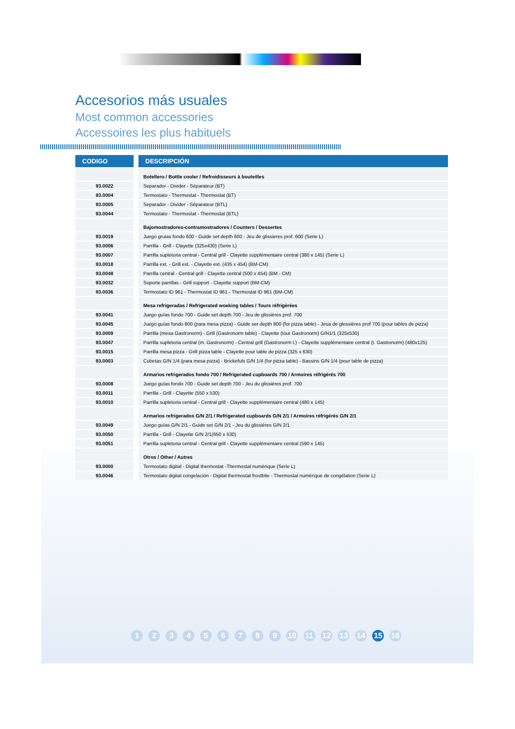Accesorios más usuales
Most common accessories
Accessoires les plus habituels
| CODIGO | | DESCRIPCIÓN |
| | | Botellero / Bottle cooler / Refroidisseurs à bouteilles |
| 93.0022 | | Separador - Divider - Séparateur (BT) |
| 93.0004 | | Termostato - Thermostat - Thermostat (BT) |
| 93.0005 | | Separador - Divider - Séparateur (BTL) |
| 93.0044 | | Termostato - Thermostat - Thermostat (BTL) |
| | | Bajomostradores-contramostradores / Counters / Dessertes |
| 93.0019 | | Juego gruias fondo 600 - Guide set depth 600 - Jeu de glissieres prof. 600 (Serie L) |
| 93.0006 | | Parrilla - Grill - Clayette (325x430) (Serie L) |
| 93.0007 | | Parrilla supletoria central - Central grill - Clayette supplémentaire central (380 x 145) (Serie L) |
| 93.0018 | | Parrilla ext. - Grill ext. - Clayette ext. (435 x 454) (BM-CM) |
| 93.0048 | | Parrilla central - Central grill - Clayette central (500 x 454) (BM - CM) |
| 93.0032 | | Soporte parrillas - Grill support - Clayette support (BM-CM) |
| 93.0036 | | Termostato ID 961 - Thermostat ID 961 - Thermostat ID 961 (BM-CM) |
| | | Mesa refrigeradas / Refrigerated woeking tables / Tours réfrigérées |
| 93.0041 | | Juego guías fondo 700 - Guide set depth 700 - Jeu de glissières prof. 700 |
| 93.0045 | | Juego guías fondo 800 (para mesa pizza) - Guide ser depth 800 (for pizza table) - Jeua de glessières prof 700 (pour tables de pizza) |
| 93.0009 | | Parrilla (mesa Gastronorm) - Grill (Gastronorm table) - Clayette (tour Gastronorm) G/N1/1 (325x530) |
| 93.0047 | | Parrilla supletoria central (m. Gastronorm) - Central grill (Gastronorm t.) - Clayette supplémentaire central (t. Gastronorm) (480x125) |
| 93.0015 | | Parrilla mesa pizza - Grill pizza table - Clayette pour table de pizza (325 x 630) |
| 93.0003 | | Cubetas G/N 1/4 (para mesa pizza) - Brickefuls G/N 1/4 (for pizza table) - Bassins G/N 1/4 (pour table de pizza) |
| | | Armarios refrigerados fondo 700 / Refrigerated cupboards 700 / Armoires réfrigérés 700 |
| 93.0008 | | Juego guías fondo 700 - Guide set depth 700 - Jeu du glissières prof. 700 |
| 93.0011 | | Parrilla - Grill - Clayette (550 x 530) |
| 93.0010 | | Parrilla supletoria central - Central grill - Clayette supplémentaire central (480 x 145) |
| | | Armarios refrigerados G/N 2/1 / Refrigerated cupboards G/N 2/1 / Armoires réfrigérés G/N 2/1 |
| 93.0049 | | Juego guías G/N 2/1 - Guide set G/N 2/1 - Jeu du glissières G/N 2/1 |
| 93.0050 | | Parrilla - Grill - Clayette G/N 2/1(650 x 530) |
| 93.0051 | | Parrilla supletoria central - Central grill - Clayette supplémentaire central (590 x 145) |
| | | Otros / Other / Autres |
| 93.0000 | | Termostato digital - Digital thermostat -Thermostat numérique (Serie L) |
| 93.0046 | | Termostato digital congelación - Digital thermostat frostbite - Thermostat numérique de congélation (Serie L) |
1 2 3 4 5 6 7 8 9 10 11 12 13 14 15 16